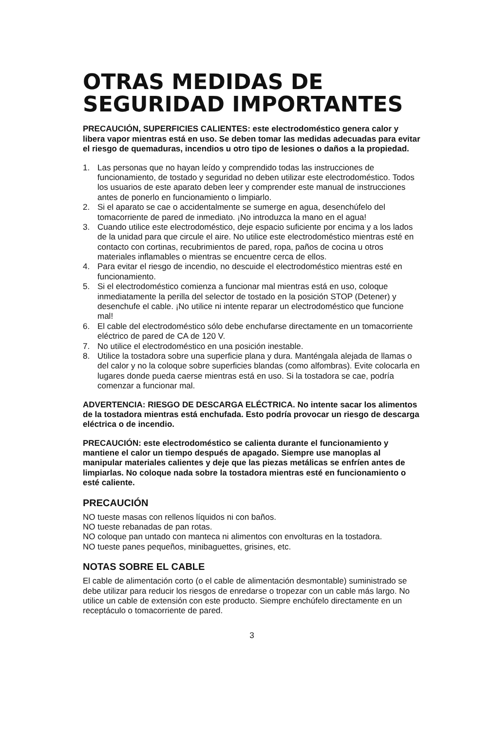OTRAS MEDIDAS DE SEGURIDAD IMPORTANTES
PRECAUCIÓN, SUPERFICIES CALIENTES: este electrodoméstico genera calor y libera vapor mientras está en uso. Se deben tomar las medidas adecuadas para evitar el riesgo de quemaduras, incendios u otro tipo de lesiones o daños a la propiedad.
1. Las personas que no hayan leído y comprendido todas las instrucciones de funcionamiento, de tostado y seguridad no deben utilizar este electrodoméstico. Todos los usuarios de este aparato deben leer y comprender este manual de instrucciones antes de ponerlo en funcionamiento o limpiarlo.
2. Si el aparato se cae o accidentalmente se sumerge en agua, desenchúfelo del tomacorriente de pared de inmediato. ¡No introduzca la mano en el agua!
3. Cuando utilice este electrodoméstico, deje espacio suficiente por encima y a los lados de la unidad para que circule el aire. No utilice este electrodoméstico mientras esté en contacto con cortinas, recubrimientos de pared, ropa, paños de cocina u otros materiales inflamables o mientras se encuentre cerca de ellos.
4. Para evitar el riesgo de incendio, no descuide el electrodoméstico mientras esté en funcionamiento.
5. Si el electrodoméstico comienza a funcionar mal mientras está en uso, coloque inmediatamente la perilla del selector de tostado en la posición STOP (Detener) y desenchufe el cable. ¡No utilice ni intente reparar un electrodoméstico que funcione mal!
6. El cable del electrodoméstico sólo debe enchufarse directamente en un tomacorriente eléctrico de pared de CA de 120 V.
7. No utilice el electrodoméstico en una posición inestable.
8. Utilice la tostadora sobre una superficie plana y dura. Manténgala alejada de llamas o del calor y no la coloque sobre superficies blandas (como alfombras). Evite colocarla en lugares donde pueda caerse mientras está en uso. Si la tostadora se cae, podría comenzar a funcionar mal.
ADVERTENCIA: RIESGO DE DESCARGA ELÉCTRICA. No intente sacar los alimentos de la tostadora mientras está enchufada. Esto podría provocar un riesgo de descarga eléctrica o de incendio.
PRECAUCIÓN: este electrodoméstico se calienta durante el funcionamiento y mantiene el calor un tiempo después de apagado. Siempre use manoplas al manipular materiales calientes y deje que las piezas metálicas se enfríen antes de limpiarlas. No coloque nada sobre la tostadora mientras esté en funcionamiento o esté caliente.
PRECAUCIÓN
NO tueste masas con rellenos líquidos ni con baños.
NO tueste rebanadas de pan rotas.
NO coloque pan untado con manteca ni alimentos con envolturas en la tostadora.
NO tueste panes pequeños, minibaguettes, grisines, etc.
NOTAS SOBRE EL CABLE
El cable de alimentación corto (o el cable de alimentación desmontable) suministrado se debe utilizar para reducir los riesgos de enredarse o tropezar con un cable más largo. No utilice un cable de extensión con este producto. Siempre enchúfelo directamente en un receptáculo o tomacorriente de pared.
3